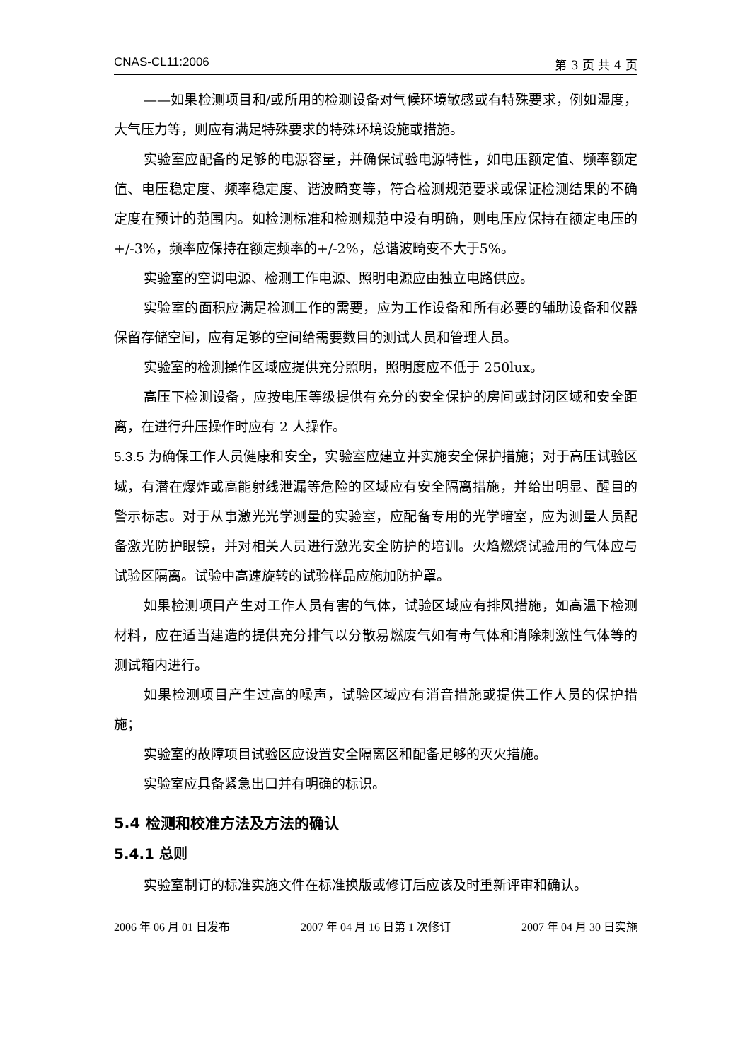CNAS-CL11:2006 第 3 页 共 4 页
——如果检测项目和/或所用的检测设备对气候环境敏感或有特殊要求，例如湿度，大气压力等，则应有满足特殊要求的特殊环境设施或措施。
实验室应配备的足够的电源容量，并确保试验电源特性，如电压额定值、频率额定值、电压稳定度、频率稳定度、谐波畸变等，符合检测规范要求或保证检测结果的不确定度在预计的范围内。如检测标准和检测规范中没有明确，则电压应保持在额定电压的+/-3%，频率应保持在额定频率的+/-2%，总谐波畸变不大于5%。
实验室的空调电源、检测工作电源、照明电源应由独立电路供应。
实验室的面积应满足检测工作的需要，应为工作设备和所有必要的辅助设备和仪器保留存储空间，应有足够的空间给需要数目的测试人员和管理人员。
实验室的检测操作区域应提供充分照明，照明度应不低于 250lux。
高压下检测设备，应按电压等级提供有充分的安全保护的房间或封闭区域和安全距离，在进行升压操作时应有 2 人操作。
5.3.5 为确保工作人员健康和安全，实验室应建立并实施安全保护措施；对于高压试验区域，有潜在爆炸或高能射线泄漏等危险的区域应有安全隔离措施，并给出明显、醒目的警示标志。对于从事激光光学测量的实验室，应配备专用的光学暗室，应为测量人员配备激光防护眼镜，并对相关人员进行激光安全防护的培训。火焰燃烧试验用的气体应与试验区隔离。试验中高速旋转的试验样品应施加防护罩。
如果检测项目产生对工作人员有害的气体，试验区域应有排风措施，如高温下检测材料，应在适当建造的提供充分排气以分散易燃废气如有毒气体和消除刺激性气体等的测试箱内进行。
如果检测项目产生过高的噪声，试验区域应有消音措施或提供工作人员的保护措施；
实验室的故障项目试验区应设置安全隔离区和配备足够的灭火措施。
实验室应具备紧急出口并有明确的标识。
5.4 检测和校准方法及方法的确认
5.4.1 总则
实验室制订的标准实施文件在标准换版或修订后应该及时重新评审和确认。
2006 年 06 月 01 日发布 2007 年 04 月 16 日第 1 次修订 2007 年 04 月 30 日实施